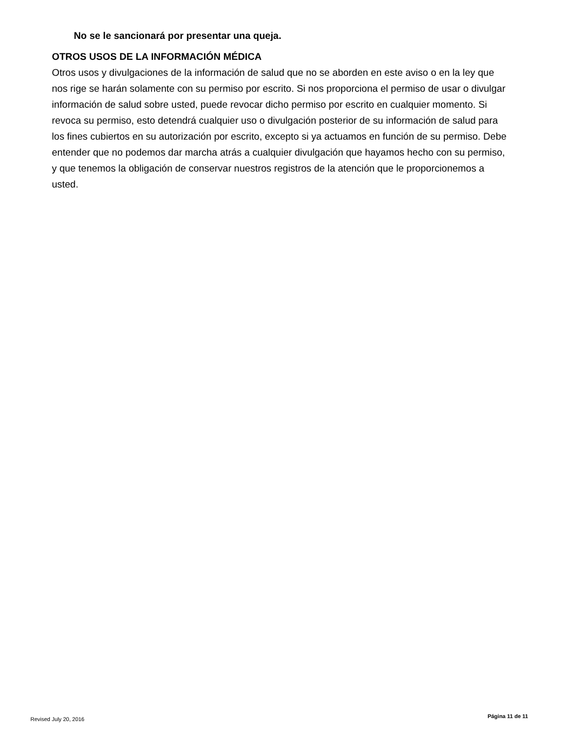No se le sancionará por presentar una queja.
OTROS USOS DE LA INFORMACIÓN MÉDICA
Otros usos y divulgaciones de la información de salud que no se aborden en este aviso o en la ley que nos rige se harán solamente con su permiso por escrito. Si nos proporciona el permiso de usar o divulgar información de salud sobre usted, puede revocar dicho permiso por escrito en cualquier momento. Si revoca su permiso, esto detendrá cualquier uso o divulgación posterior de su información de salud para los fines cubiertos en su autorización por escrito, excepto si ya actuamos en función de su permiso. Debe entender que no podemos dar marcha atrás a cualquier divulgación que hayamos hecho con su permiso, y que tenemos la obligación de conservar nuestros registros de la atención que le proporcionemos a usted.
Revised July 20, 2016 Página 11 de 11